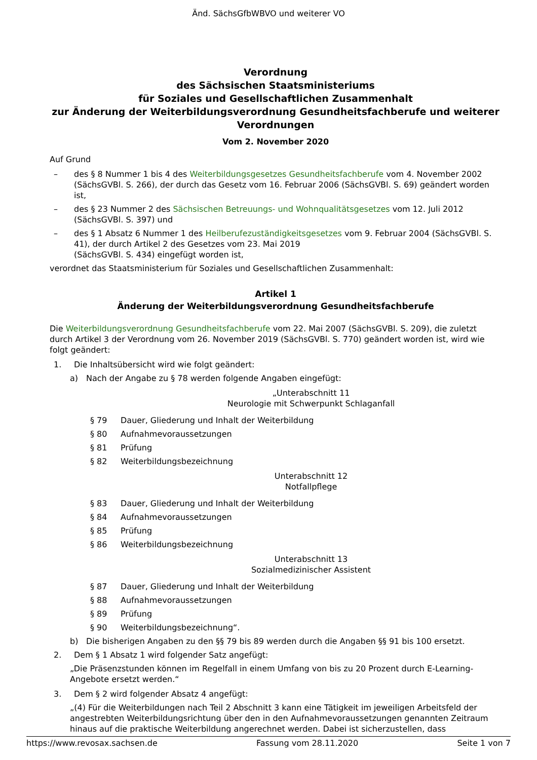Änd. SächsGfbWBVO und weiterer VO
Verordnung
des Sächsischen Staatsministeriums
für Soziales und Gesellschaftlichen Zusammenhalt
zur Änderung der Weiterbildungsverordnung Gesundheitsfachberufe und weiterer Verordnungen
Vom 2. November 2020
Auf Grund
– des § 8 Nummer 1 bis 4 des Weiterbildungsgesetzes Gesundheitsfachberufe vom 4. November 2002 (SächsGVBl. S. 266), der durch das Gesetz vom 16. Februar 2006 (SächsGVBl. S. 69) geändert worden ist,
– des § 23 Nummer 2 des Sächsischen Betreuungs- und Wohnqualitätsgesetzes vom 12. Juli 2012 (SächsGVBl. S. 397) und
– des § 1 Absatz 6 Nummer 1 des Heilberufezuständigkeitsgesetzes vom 9. Februar 2004 (SächsGVBl. S. 41), der durch Artikel 2 des Gesetzes vom 23. Mai 2019
(SächsGVBl. S. 434) eingefügt worden ist,
verordnet das Staatsministerium für Soziales und Gesellschaftlichen Zusammenhalt:
Artikel 1
Änderung der Weiterbildungsverordnung Gesundheitsfachberufe
Die Weiterbildungsverordnung Gesundheitsfachberufe vom 22. Mai 2007 (SächsGVBl. S. 209), die zuletzt durch Artikel 3 der Verordnung vom 26. November 2019 (SächsGVBl. S. 770) geändert worden ist, wird wie folgt geändert:
1. Die Inhaltsübersicht wird wie folgt geändert:
a) Nach der Angabe zu § 78 werden folgende Angaben eingefügt:
„Unterabschnitt 11
Neurologie mit Schwerpunkt Schlaganfall
§ 79 Dauer, Gliederung und Inhalt der Weiterbildung
§ 80 Aufnahmevoraussetzungen
§ 81 Prüfung
§ 82 Weiterbildungsbezeichnung
Unterabschnitt 12
Notfallpflege
§ 83 Dauer, Gliederung und Inhalt der Weiterbildung
§ 84 Aufnahmevoraussetzungen
§ 85 Prüfung
§ 86 Weiterbildungsbezeichnung
Unterabschnitt 13
Sozialmedizinischer Assistent
§ 87 Dauer, Gliederung und Inhalt der Weiterbildung
§ 88 Aufnahmevoraussetzungen
§ 89 Prüfung
§ 90 Weiterbildungsbezeichnung“.
b) Die bisherigen Angaben zu den §§ 79 bis 89 werden durch die Angaben §§ 91 bis 100 ersetzt.
2. Dem § 1 Absatz 1 wird folgender Satz angefügt:
„Die Präsenzstunden können im Regelfall in einem Umfang von bis zu 20 Prozent durch E-Learning-Angebote ersetzt werden.“
3. Dem § 2 wird folgender Absatz 4 angefügt:
„(4) Für die Weiterbildungen nach Teil 2 Abschnitt 3 kann eine Tätigkeit im jeweiligen Arbeitsfeld der angestrebten Weiterbildungsrichtung über den in den Aufnahmevoraussetzungen genannten Zeitraum hinaus auf die praktische Weiterbildung angerechnet werden. Dabei ist sicherzustellen, dass
https://www.revosax.sachsen.de Fassung vom 28.11.2020 Seite 1 von 7